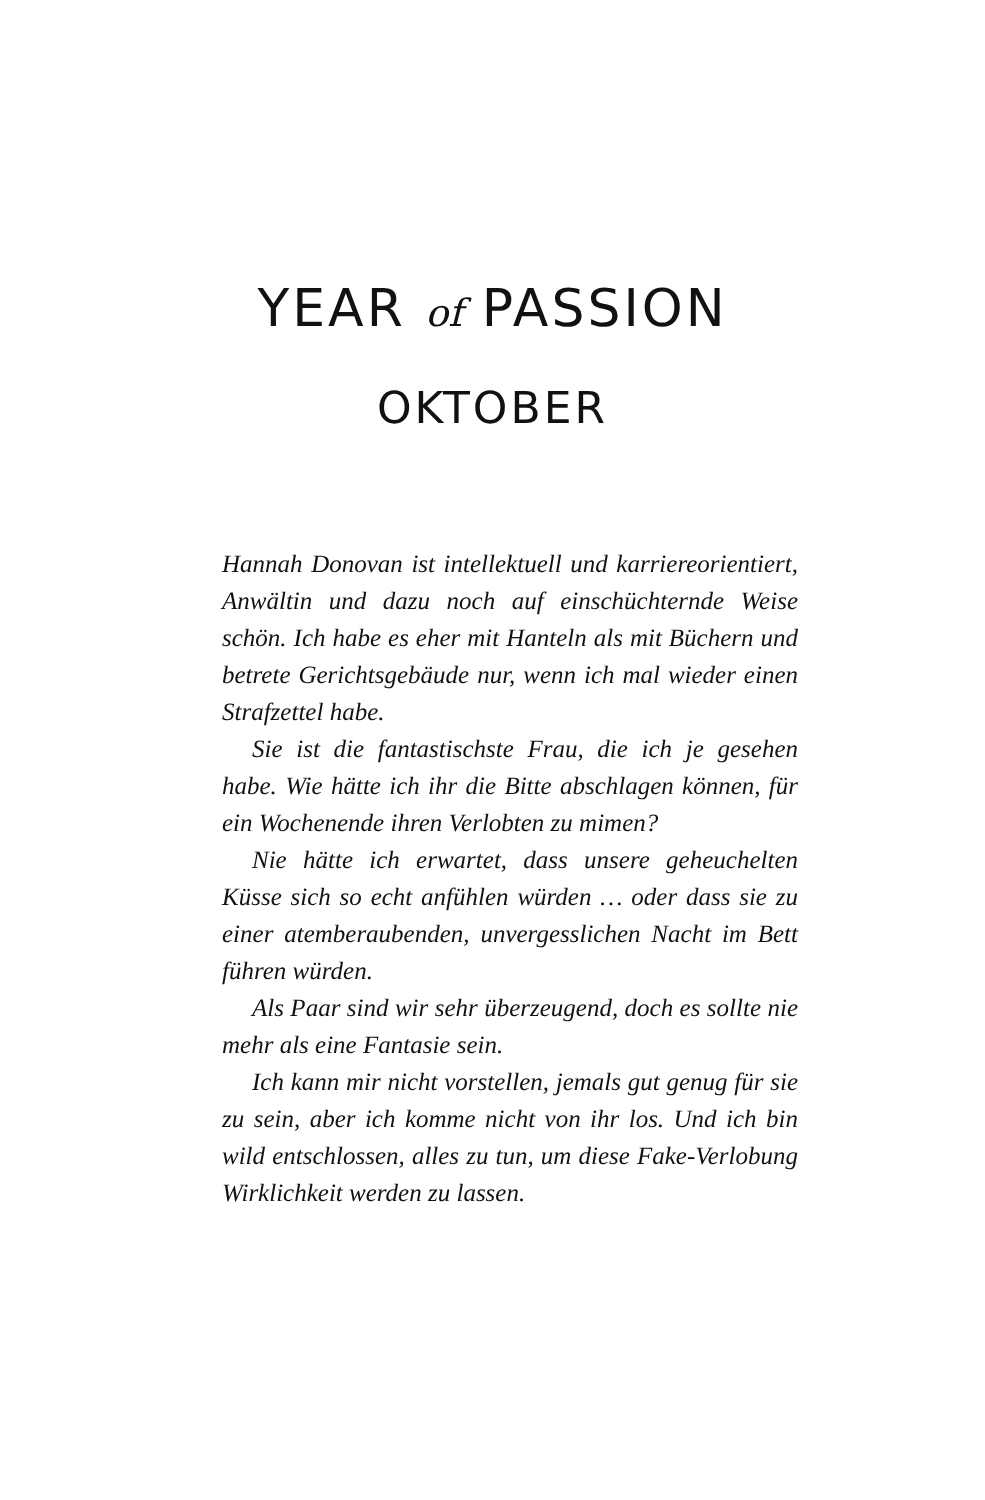YEAR of PASSION
OKTOBER
Hannah Donovan ist intellektuell und karriere­orientiert, Anwältin und dazu noch auf einschüch­ternde Weise schön. Ich habe es eher mit Hanteln als mit Büchern und betrete Gerichtsgebäude nur, wenn ich mal wieder einen Strafzettel habe.
Sie ist die fantastischste Frau, die ich je gese­hen habe. Wie hätte ich ihr die Bitte abschlagen können, für ein Wochenende ihren Verlobten zu mimen?
Nie hätte ich erwartet, dass unsere geheuchel­ten Küsse sich so echt anfühlen würden … oder dass sie zu einer atemberaubenden, unvergess­lichen Nacht im Bett führen würden.
Als Paar sind wir sehr überzeugend, doch es sollte nie mehr als eine Fantasie sein.
Ich kann mir nicht vorstellen, jemals gut ge­nug für sie zu sein, aber ich komme nicht von ihr los. Und ich bin wild entschlossen, alles zu tun, um diese Fake-Verlobung Wirklichkeit werden zu lassen.